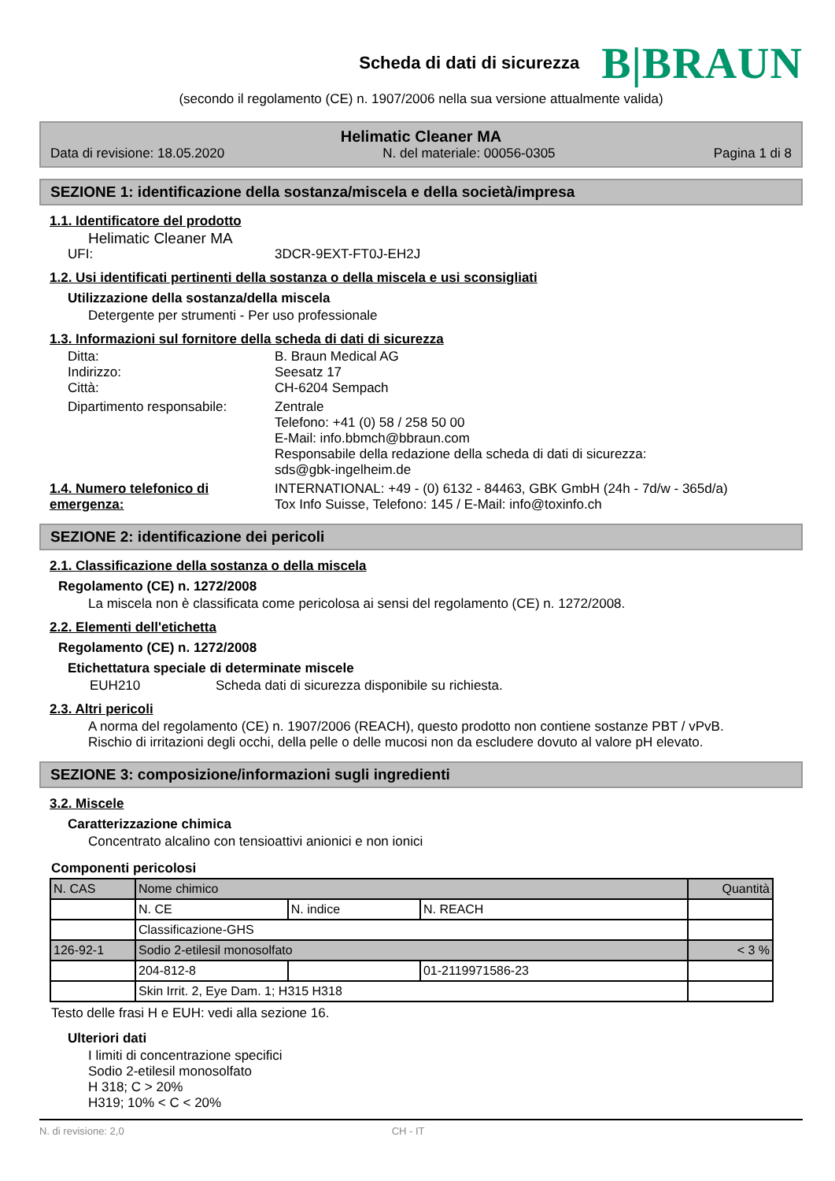Scheda di dati di sicurezza
B|BRAUN
(secondo il regolamento (CE) n. 1907/2006 nella sua versione attualmente valida)
Helimatic Cleaner MA
Data di revisione: 18.05.2020 N. del materiale: 00056-0305 Pagina 1 di 8
SEZIONE 1: identificazione della sostanza/miscela e della società/impresa
1.1. Identificatore del prodotto
Helimatic Cleaner MA
UFI: 3DCR-9EXT-FT0J-EH2J
1.2. Usi identificati pertinenti della sostanza o della miscela e usi sconsigliati
Utilizzazione della sostanza/della miscela
Detergente per strumenti - Per uso professionale
1.3. Informazioni sul fornitore della scheda di dati di sicurezza
Ditta: B. Braun Medical AG
Indirizzo: Seesatz 17
Città: CH-6204 Sempach
Dipartimento responsabile: Zentrale
Telefono: +41 (0) 58 / 258 50 00
E-Mail: info.bbmch@bbraun.com
Responsabile della redazione della scheda di dati di sicurezza:
sds@gbk-ingelheim.de
1.4. Numero telefonico di emergenza: INTERNATIONAL: +49 - (0) 6132 - 84463, GBK GmbH (24h - 7d/w - 365d/a)
Tox Info Suisse, Telefono: 145 / E-Mail: info@toxinfo.ch
SEZIONE 2: identificazione dei pericoli
2.1. Classificazione della sostanza o della miscela
Regolamento (CE) n. 1272/2008
La miscela non è classificata come pericolosa ai sensi del regolamento (CE) n. 1272/2008.
2.2. Elementi dell'etichetta
Regolamento (CE) n. 1272/2008
Etichettatura speciale di determinate miscele
EUH210 Scheda dati di sicurezza disponibile su richiesta.
2.3. Altri pericoli
A norma del regolamento (CE) n. 1907/2006 (REACH), questo prodotto non contiene sostanze PBT / vPvB.
Rischio di irritazioni degli occhi, della pelle o delle mucosi non da escludere dovuto al valore pH elevato.
SEZIONE 3: composizione/informazioni sugli ingredienti
3.2. Miscele
Caratterizzazione chimica
Concentrato alcalino con tensioattivi anionici e non ionici
Componenti pericolosi
| N. CAS | Nome chimico | | | Quantità |
| | N. CE | N. indice | N. REACH | |
| | Classificazione-GHS | | | |
| 126-92-1 | Sodio 2-etilesil monosolfato | | | < 3 % |
| | 204-812-8 | | 01-2119971586-23 | |
| | Skin Irrit. 2, Eye Dam. 1; H315 H318 | | | |
Testo delle frasi H e EUH: vedi alla sezione 16.
Ulteriori dati
I limiti di concentrazione specifici
Sodio 2-etilesil monosolfato
H 318; C > 20%
H319; 10% < C < 20%
N. di revisione: 2,0 CH - IT